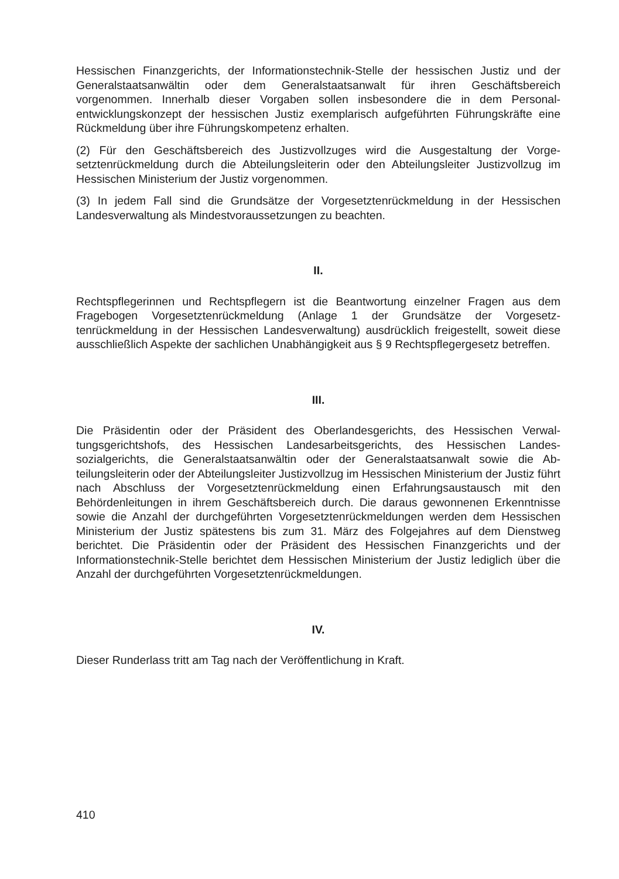Hessischen Finanzgerichts, der Informationstechnik-Stelle der hessischen Justiz und der Generalstaatsanwältin oder dem Generalstaatsanwalt für ihren Geschäftsbereich vorgenommen. Innerhalb dieser Vorgaben sollen insbesondere die in dem Personal­entwicklungskonzept der hessischen Justiz exemplarisch aufgeführten Führungskräfte eine Rückmeldung über ihre Führungskompetenz erhalten.
(2) Für den Geschäftsbereich des Justizvollzuges wird die Ausgestaltung der Vorge­setztenrückmeldung durch die Abteilungsleiterin oder den Abteilungsleiter Justizvoll­zug im Hessischen Ministerium der Justiz vorgenommen.
(3) In jedem Fall sind die Grundsätze der Vorgesetztenrückmeldung in der Hessischen Landesverwaltung als Mindestvoraussetzungen zu beachten.
II.
Rechtspflegerinnen und Rechtspflegern ist die Beantwortung einzelner Fragen aus dem Fragebogen Vorgesetztenrückmeldung (Anlage 1 der Grundsätze der Vorgesetz­tenrückmeldung in der Hessischen Landesverwaltung) ausdrücklich freigestellt, soweit diese ausschließlich Aspekte der sachlichen Unabhängigkeit aus § 9 Rechtspfleger­gesetz betreffen.
III.
Die Präsidentin oder der Präsident des Oberlandesgerichts, des Hessischen Verwal­tungsgerichtshofs, des Hessischen Landesarbeitsgerichts, des Hessischen Landes­sozialgerichts, die Generalstaatsanwältin oder der Generalstaatsanwalt sowie die Ab­teilungsleiterin oder der Abteilungsleiter Justizvollzug im Hessischen Ministerium der Justiz führt nach Abschluss der Vorgesetztenrückmeldung einen Erfahrungsaustausch mit den Behördenleitungen in ihrem Geschäftsbereich durch. Die daraus gewonne­nen Erkenntnisse sowie die Anzahl der durchgeführten Vorgesetztenrückmeldungen werden dem Hessischen Ministerium der Justiz spätestens bis zum 31. März des Fol­gejahres auf dem Dienstweg berichtet. Die Präsidentin oder der Präsident des Hes­sischen Finanzgerichts und der Informationstechnik-Stelle berichtet dem Hessischen Ministerium der Justiz lediglich über die Anzahl der durchgeführten Vorgesetztenrück­meldungen.
IV.
Dieser Runderlass tritt am Tag nach der Veröffentlichung in Kraft.
410